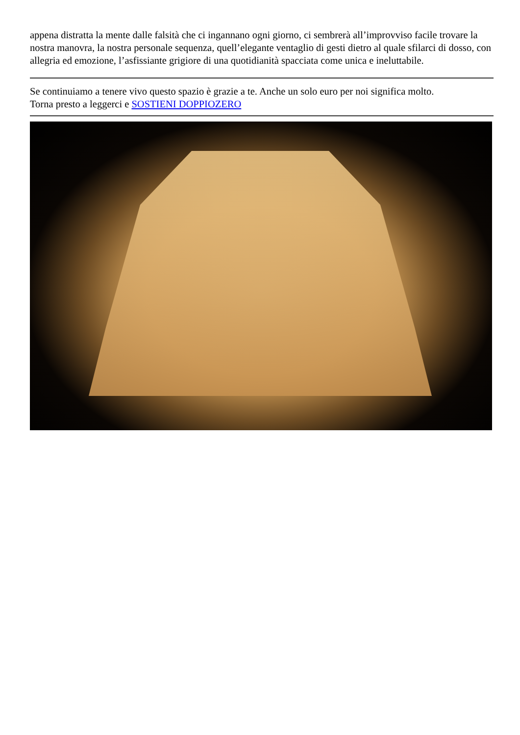appena distratta la mente dalle falsità che ci ingannano ogni giorno, ci sembrerà all’improvviso facile trovare la nostra manovra, la nostra personale sequenza, quell’elegante ventaglio di gesti dietro al quale sfilarci di dosso, con allegria ed emozione, l’asfissiante grigiore di una quotidianità spacciata come unica e ineluttabile.
Se continuiamo a tenere vivo questo spazio è grazie a te. Anche un solo euro per noi significa molto.
Torna presto a leggerci e SOSTIENI DOPPIOZERO